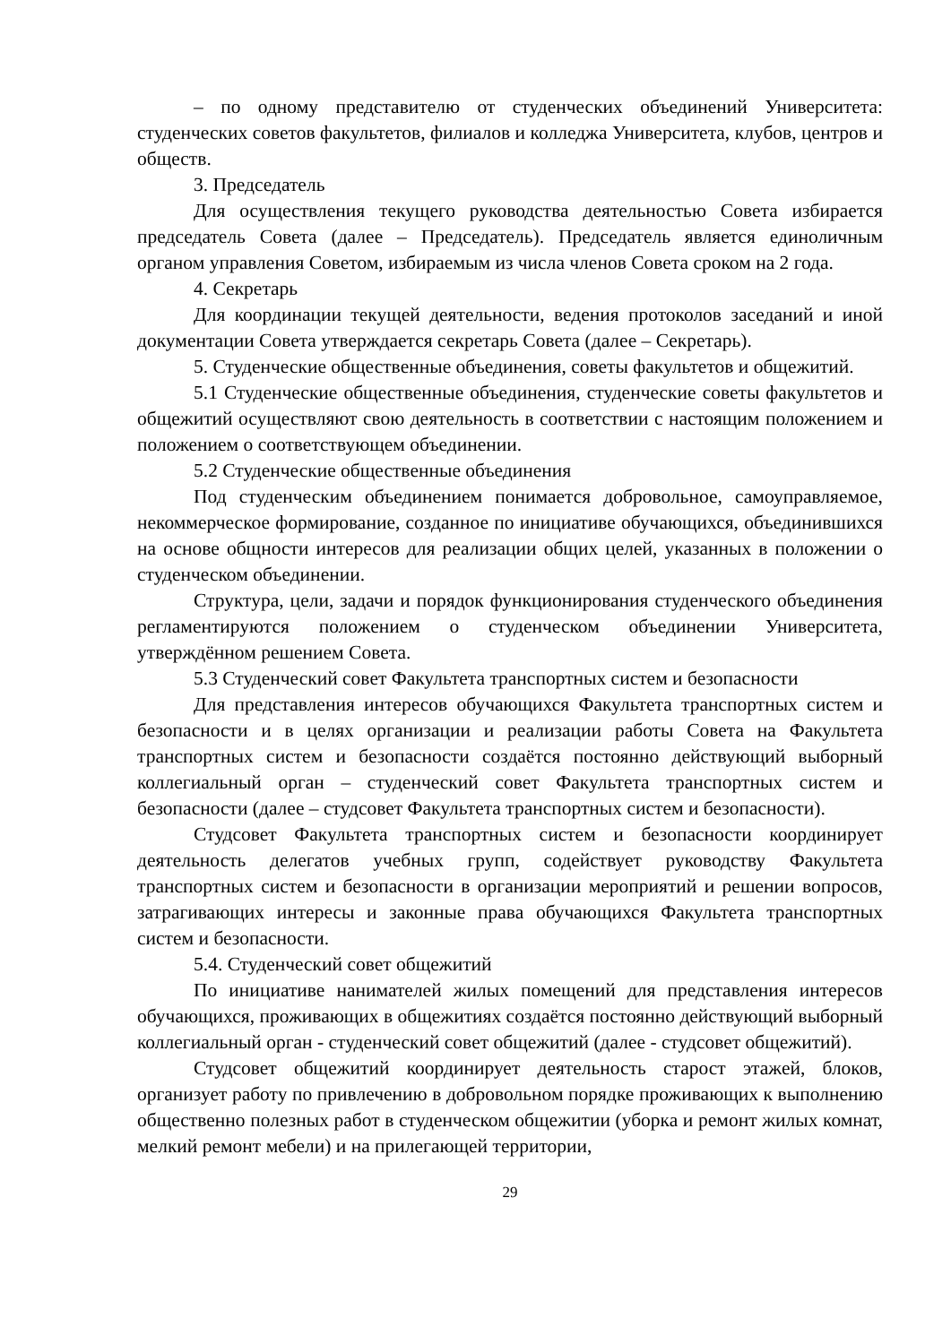– по одному представителю от студенческих объединений Университета: студенческих советов факультетов, филиалов и колледжа Университета, клубов, центров и обществ.
3. Председатель
Для осуществления текущего руководства деятельностью Совета избирается председатель Совета (далее – Председатель). Председатель является единоличным органом управления Советом, избираемым из числа членов Совета сроком на 2 года.
4. Секретарь
Для координации текущей деятельности, ведения протоколов заседаний и иной документации Совета утверждается секретарь Совета (далее – Секретарь).
5. Студенческие общественные объединения, советы факультетов и общежитий.
5.1 Студенческие общественные объединения, студенческие советы факультетов и общежитий осуществляют свою деятельность в соответствии с настоящим положением и положением о соответствующем объединении.
5.2 Студенческие общественные объединения
Под студенческим объединением понимается добровольное, самоуправляемое, некоммерческое формирование, созданное по инициативе обучающихся, объединившихся на основе общности интересов для реализации общих целей, указанных в положении о студенческом объединении.
Структура, цели, задачи и порядок функционирования студенческого объединения регламентируются положением о студенческом объединении Университета, утверждённом решением Совета.
5.3 Студенческий совет Факультета транспортных систем и безопасности
Для представления интересов обучающихся Факультета транспортных систем и безопасности и в целях организации и реализации работы Совета на Факультета транспортных систем и безопасности создаётся постоянно действующий выборный коллегиальный орган – студенческий совет Факультета транспортных систем и безопасности (далее – студсовет Факультета транспортных систем и безопасности).
Студсовет Факультета транспортных систем и безопасности координирует деятельность делегатов учебных групп, содействует руководству Факультета транспортных систем и безопасности в организации мероприятий и решении вопросов, затрагивающих интересы и законные права обучающихся Факультета транспортных систем и безопасности.
5.4. Студенческий совет общежитий
По инициативе нанимателей жилых помещений для представления интересов обучающихся, проживающих в общежитиях создаётся постоянно действующий выборный коллегиальный орган - студенческий совет общежитий (далее - студсовет общежитий).
Студсовет общежитий координирует деятельность старост этажей, блоков, организует работу по привлечению в добровольном порядке проживающих к выполнению общественно полезных работ в студенческом общежитии (уборка и ремонт жилых комнат, мелкий ремонт мебели) и на прилегающей территории,
29